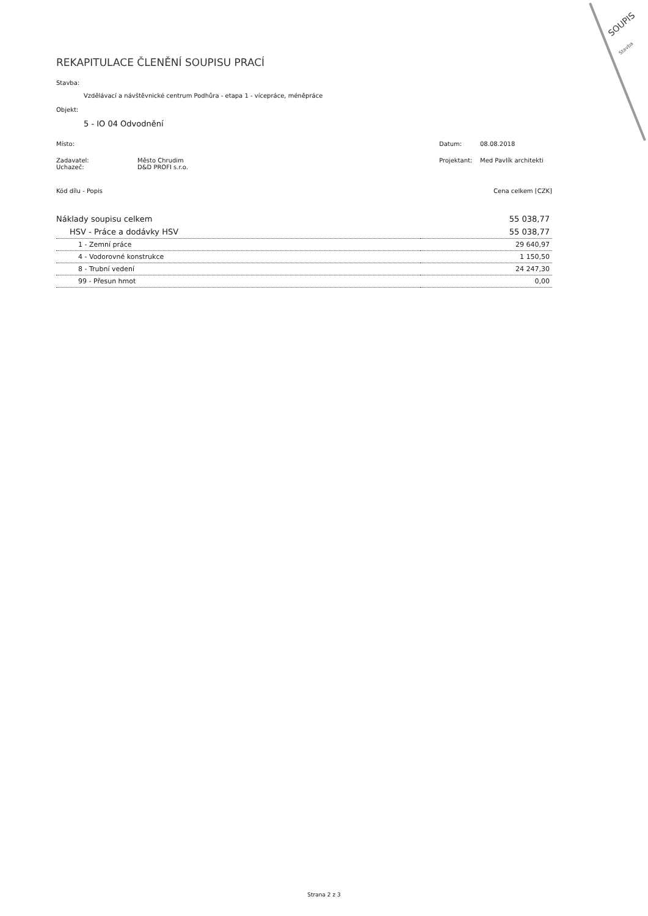SOUPIS
Stavba
REKAPITULACE ČLENĚNÍ SOUPISU PRACÍ
Stavba:
Vzdělávací a návštěvnické centrum Podhůra - etapa 1 - vícepráce, méněpráce
Objekt:
5 - IO 04 Odvodnění
Místo: Datum: 08.08.2018
Zadavatel: Město Chrudim Projektant: Med Pavlík architekti
Uchazeč: D&D PROFI s.r.o.
Kód dílu - Popis Cena celkem [CZK]
| Náklady soupisu celkem | 55 038,77 |
| HSV - Práce a dodávky HSV | 55 038,77 |
| 1 - Zemní práce | 29 640,97 |
| 4 - Vodorovné konstrukce | 1 150,50 |
| 8 - Trubní vedení | 24 247,30 |
| 99 - Přesun hmot | 0,00 |
Strana 2 z 3